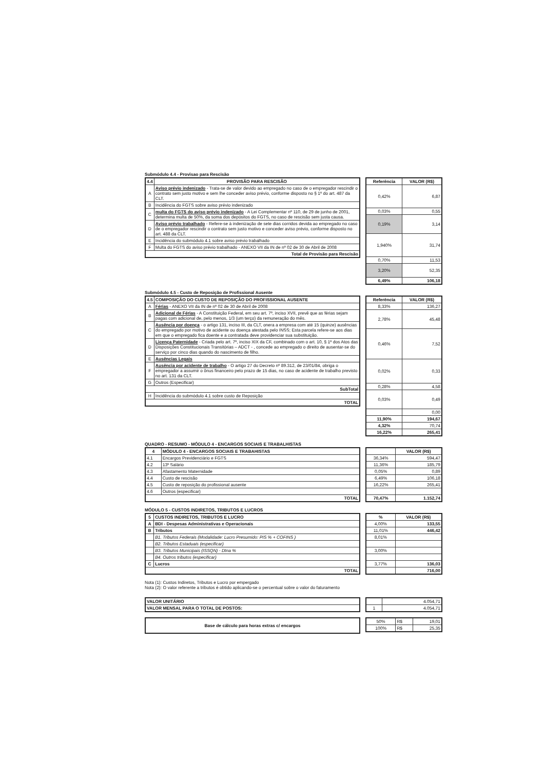Submódulo 4.4 - Provisao para Rescisão
| 4.4 | PROVISÃO PARA RESCISÃO |
| --- | --- |
| A | Aviso prévio indenizado - Trata-se de valor devido ao empregado no caso de o empregador rescindir o contrato sem justo motivo e sem lhe conceder aviso prévio, conforme disposto no § 1º do art. 487 da CLT. |
| B | Incidência do FGTS sobre aviso prévio indenizado |
| C | multa do FGTS do aviso prévio indenizado - A Lei Complementar nº 110, de 29 de junho de 2001, determina multa de 50%, da soma dos depósitos do FGTS, no caso de rescisão sem justa causa. |
| D | Aviso prévio trabalhado - Refere-se à indenização de sete dias corridos devida ao empregado no caso de o empregador rescindir o contrato sem justo motivo e conceder aviso prévio, conforme disposto no art. 488 da CLT. |
| E | Incidência do submódulo 4.1 sobre aviso prévio trabalhado |
| F | Multa do FGTS do aviso prévio trabalhado - ANEXO VII da IN de nº 02 de 30 de Abril de 2008 |
| Total de Provisão para Rescisão | |
| Referência | VALOR (R$) |
| --- | --- |
| 0,42% | 6,87 |
| 0,03% | 0,55 |
| 0,19% | 3,14 |
| 1,940% | 31,74 |
| 0,70% | 11,53 |
| 3,20% | 52,35 |
| 6,49% | 106,18 |
Submódulo 4.5 - Custo de Reposição de Profissional Ausente
| 4.5 | COMPOSIÇÃO DO CUSTO DE REPOSIÇÃO DO PROFISSIONAL AUSENTE |
| --- | --- |
| A | Férias - ANEXO VII da IN de nº 02 de 30 de Abril de 2008 |
| B | Adicional de Férias - A Constituição Federal, em seu art. 7º, inciso XVII, prevê que as férias sejam pagas com adicional de, pelo menos, 1/3 (um terço) da remuneração do mês. |
| C | Ausência por doença - o artigo 131, inciso III, da CLT, onera a empresa com até 15 (quinze) ausências do empregado por motivo de acidente ou doença atestada pelo INSS; Esta parcela refere-se aos dias em que o empregado fica doente e a contratada deve providenciar sua substituição. |
| D | Licença Paternidade - Criada pelo art. 7º, inciso XIX da CF, combinado com o art. 10, § 1º dos Atos das Disposições Constitucionais Transitórias – ADCT - , concede ao empregado o direito de ausentar-se do serviço por cinco dias quando do nascimento de filho. |
| E | Ausências Legais |
| F | Ausência por acidente de trabalho - O artigo 27 do Decreto nº 89.312, de 23/01/84, obriga o empregador a assumir o ônus financeiro pelo prazo de 15 dias, no caso de acidente de trabalho previsto no art. 131 da CLT. |
| G | Outros (Especificar) |
| SubTotal | |
| H | Incidência do submódulo 4.1 sobre custo de Reposição |
| TOTAL | |
| Referência | VALOR (R$) |
| --- | --- |
| 8,33% | 136,27 |
| 2,78% | 45,48 |
| 0,46% | 7,52 |
| 0,02% | 0,33 |
| 0,28% | 4,58 |
| 0,03% | 0,49 |
| | 0,00 |
| 11,90% | 194,67 |
| 4,32% | 70,74 |
| 16,22% | 265,41 |
QUADRO - RESUMO - MÓDULO 4 - ENCARGOS SOCIAIS E TRABALHISTAS
| 4 | MÓDULO 4 - ENCARGOS SOCIAIS E TRABAHISTAS |
| --- | --- |
| 4.1 | Encargos Previdenciário e FGTS |
| 4.2 | 13º Salário |
| 4.3 | Afastamento Maternidade |
| 4.4 | Custo de rescisão |
| 4.5 | Custo de reposição do profissional ausente |
| 4.6 | Outros (especificar) |
| TOTAL | |
| | VALOR (R$) |
| --- | --- |
| 36,34% | 594,47 |
| 11,36% | 185,79 |
| 0,05% | 0,89 |
| 6,49% | 106,18 |
| 16,22% | 265,41 |
| 70,47% | 1.152,74 |
MÓDULO 5 - CUSTOS INDIRETOS, TRIBUTOS E LUCROS
| 5 | CUSTOS INDIRETOS, TRIBUTOS E LUCRO |
| --- | --- |
| A | BDI - Despesas Administrativas e Operacionais |
| B | Tributos |
| | B1. Tributos Federais (Modalidade: Lucro Presumido: PIS % + COFINS ) |
| | B2. Tributos Estaduais (especificar) |
| | B3. Tributos Municipais (ISSQN) - Dtna % |
| | B4. Outros tributos (especificar) |
| C | Lucros |
| TOTAL | |
| % | VALOR (R$) |
| --- | --- |
| 4,00% | 133,55 |
| 11,01% | 446,42 |
| 8,01% | |
| 3,00% | |
| 3,77% | 136,03 |
| | 716,00 |
Nota (1): Custos Indiretos, Tributos e Lucro por empergado
Nota (2): O valor referente a tributos é obtido aplicando-se o percentual sobre o valor do faturamento
| VALOR UNITÁRIO |
| VALOR MENSAL PARA O TOTAL DE POSTOS: |
| | 4.054,71 |
| 1 | 4.054,71 |
| Base de cálculo para horas extras c/ encargos |
| 50% | R$ | 19,01 |
| 100% | R$ | 25,35 |